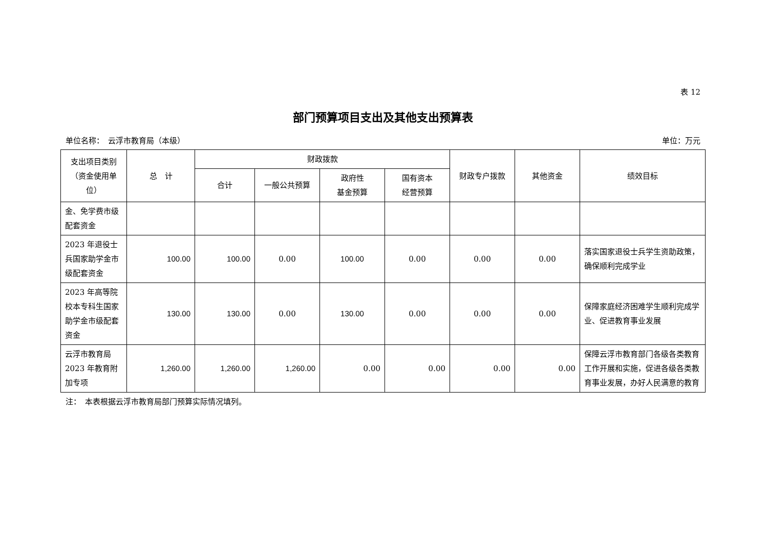表 12
部门预算项目支出及其他支出预算表
单位名称：　云浮市教育局（本级） 单位：万元
| 支出项目类别（资金使用单位） | 总 计 | 财政拨款 | | | | 财政专户拨款 | 其他资金 | 绩效目标 |
| --- | --- | --- | --- | --- | --- | --- | --- | --- |
| | | 合计 | 一般公共预算 | 政府性 基金预算 | 国有资本 经营预算 | | | |
| 金、免学费市级配套资金 | | | | | | | | |
| 2023 年退役士兵国家助学金市级配套资金 | 100.00 | 100.00 | 0.00 | 100.00 | 0.00 | 0.00 | 0.00 | 落实国家退役士兵学生资助政策，确保顺利完成学业 |
| 2023 年高等院校本专科生国家助学金市级配套资金 | 130.00 | 130.00 | 0.00 | 130.00 | 0.00 | 0.00 | 0.00 | 保障家庭经济困难学生顺利完成学业、促进教育事业发展 |
| 云浮市教育局 2023 年教育附加专项 | 1,260.00 | 1,260.00 | 1,260.00 | 0.00 | 0.00 | 0.00 | 0.00 | 保障云浮市教育部门各级各类教育工作开展和实施，促进各级各类教育事业发展，办好人民满意的教育 |
注：　本表根据云浮市教育局部门预算实际情况填列。